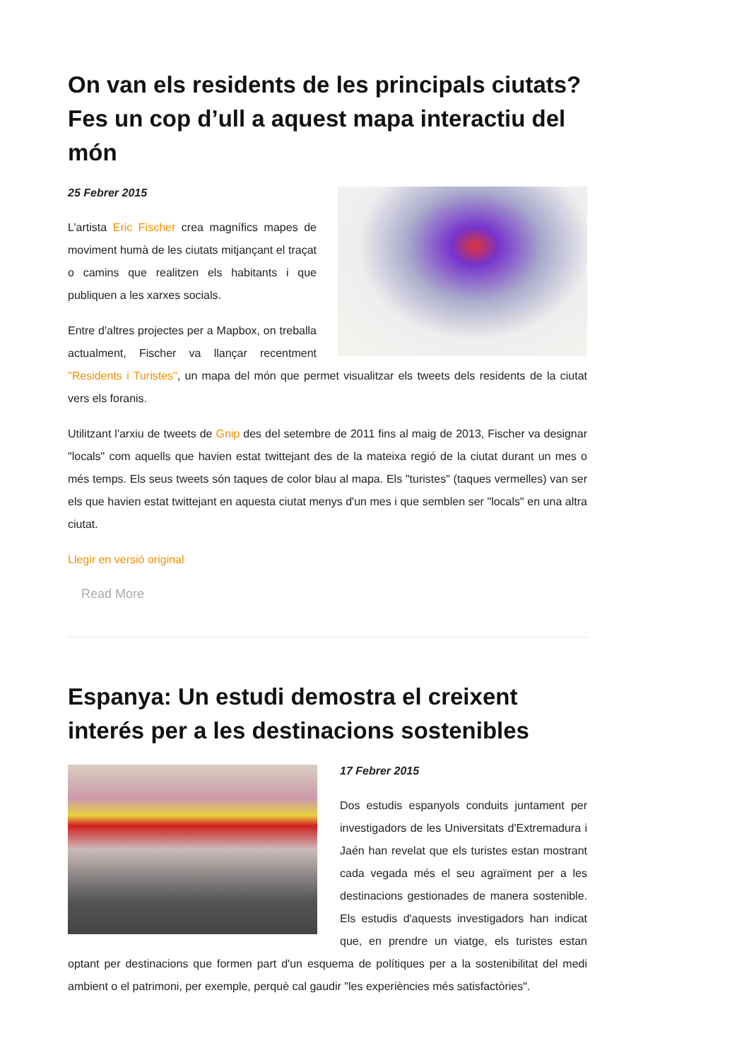On van els residents de les principals ciutats? Fes un cop d’ull a aquest mapa interactiu del món
25 Febrer 2015
L’artista Eric Fischer crea magnífics mapes de moviment humà de les ciutats mitjançant el traçat o camins que realitzen els habitants i que publiquen a les xarxes socials.
Entre d'altres projectes per a Mapbox, on treballa actualment, Fischer va llançar recentment "Residents i Turistes", un mapa del món que permet visualitzar els tweets dels residents de la ciutat vers els foranis.
Utilitzant l'arxiu de tweets de Gnip des del setembre de 2011 fins al maig de 2013, Fischer va designar "locals" com aquells que havien estat twittejant des de la mateixa regió de la ciutat durant un mes o més temps. Els seus tweets són taques de color blau al mapa. Els "turistes" (taques vermelles) van ser els que havien estat twittejant en aquesta ciutat menys d'un mes i que semblen ser "locals" en una altra ciutat.
Llegir en versió original
Read More
Espanya: Un estudi demostra el creixent interés per a les destinacions sostenibles
17 Febrer 2015
Dos estudis espanyols conduits juntament per investigadors de les Universitats d'Extremadura i Jaén han revelat que els turistes estan mostrant cada vegada més el seu agraïment per a les destinacions gestionades de manera sostenible. Els estudis d'aquests investigadors han indicat que, en prendre un viatge, els turistes estan optant per destinacions que formen part d'un esquema de polítiques per a la sostenibilitat del medi ambient o el patrimoni, per exemple, perquè cal gaudir "les experiències més satisfactòries".